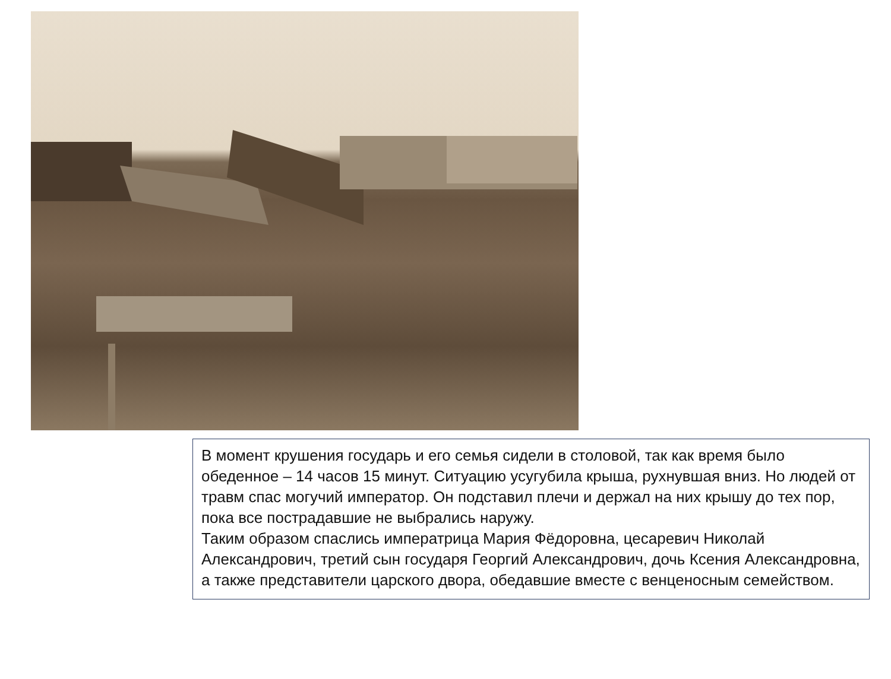В момент крушения государь и его семья сидели в столовой, так как время было обеденное – 14 часов 15 минут. Ситуацию усугубила крыша, рухнувшая вниз. Но людей от травм спас могучий император. Он подставил плечи и держал на них крышу до тех пор, пока все пострадавшие не выбрались наружу.
Таким образом спаслись императрица Мария Фёдоровна, цесаревич Николай Александрович, третий сын государя Георгий Александрович, дочь Ксения Александровна, а также представители царского двора, обедавшие вместе с венценосным семейством.